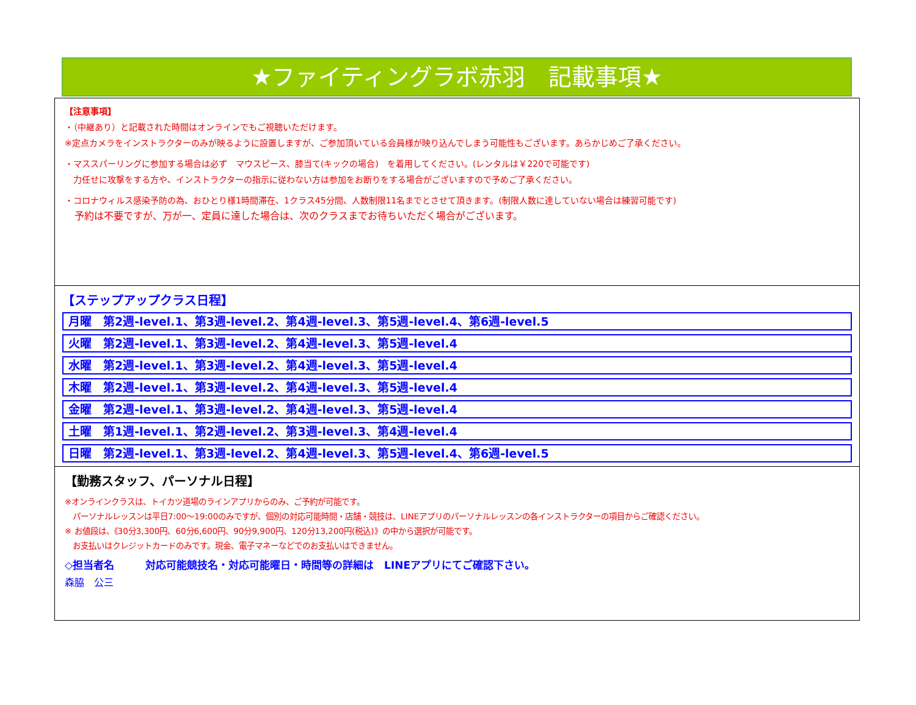★ファイティングラボ赤羽　記載事項★
【注意事項】
・（中継あり）と記載された時間はオンラインでもご視聴いただけます。
※定点カメラをインストラクターのみが映るように設置しますが、ご参加頂いている会員様が映り込んでしまう可能性もございます。あらかじめご了承ください。
・マススパーリングに参加する場合は必ず　マウスピース、膝当て(キックの場合)　を着用してください。(レンタルは￥220で可能です)
　力任せに攻撃をする方や、インストラクターの指示に従わない方は参加をお断りをする場合がございますので予めご了承ください。
・コロナウィルス感染予防の為、おひとり様1時間滞在、1クラス45分間、人数制限11名までとさせて頂きます。(制限人数に達していない場合は練習可能です)
　予約は不要ですが、万が一、定員に達した場合は、次のクラスまでお待ちいただく場合がございます。
【ステップアップクラス日程】
月曜　第2週-level.1、第3週-level.2、第4週-level.3、第5週-level.4、第6週-level.5
火曜　第2週-level.1、第3週-level.2、第4週-level.3、第5週-level.4
水曜　第2週-level.1、第3週-level.2、第4週-level.3、第5週-level.4
木曜　第2週-level.1、第3週-level.2、第4週-level.3、第5週-level.4
金曜　第2週-level.1、第3週-level.2、第4週-level.3、第5週-level.4
土曜　第1週-level.1、第2週-level.2、第3週-level.3、第4週-level.4
日曜　第2週-level.1、第3週-level.2、第4週-level.3、第5週-level.4、第6週-level.5
【勤務スタッフ、パーソナル日程】
※オンラインクラスは、トイカツ道場のラインアプリからのみ、ご予約が可能です。
　パーソナルレッスンは平日7:00～19:00のみですが、個別の対応可能時間・店舗・競技は、LINEアプリのパーソナルレッスンの各インストラクターの項目からご確認ください。
※ お値段は、《30分3,300円、60分6,600円、90分9,900円、120分13,200円(税込)》の中から選択が可能です。
　お支払いはクレジットカードのみです。現金、電子マネーなどでのお支払いはできません。
◇担当者名　　　対応可能競技名・対応可能曜日・時間等の詳細は　LINEアプリにてご確認下さい。
森脇　公三